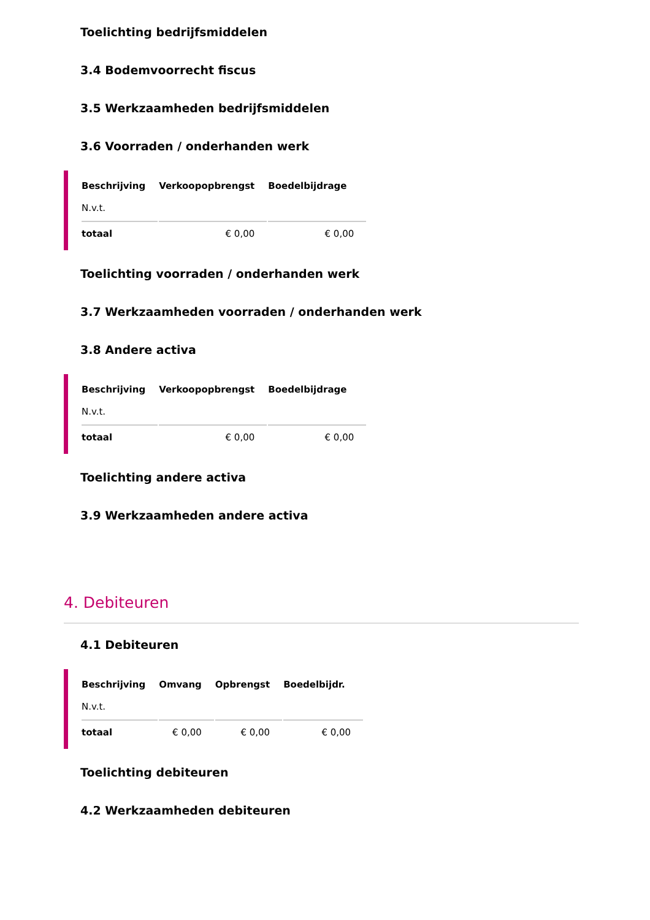Toelichting bedrijfsmiddelen
3.4 Bodemvoorrecht fiscus
3.5 Werkzaamheden bedrijfsmiddelen
3.6 Voorraden / onderhanden werk
| Beschrijving | Verkoopopbrengst | Boedelbijdrage |
| --- | --- | --- |
| N.v.t. | | |
| totaal | € 0,00 | € 0,00 |
Toelichting voorraden / onderhanden werk
3.7 Werkzaamheden voorraden / onderhanden werk
3.8 Andere activa
| Beschrijving | Verkoopopbrengst | Boedelbijdrage |
| --- | --- | --- |
| N.v.t. | | |
| totaal | € 0,00 | € 0,00 |
Toelichting andere activa
3.9 Werkzaamheden andere activa
4. Debiteuren
4.1 Debiteuren
| Beschrijving | Omvang | Opbrengst | Boedelbijdr. |
| --- | --- | --- | --- |
| N.v.t. | | | |
| totaal | € 0,00 | € 0,00 | € 0,00 |
Toelichting debiteuren
4.2 Werkzaamheden debiteuren